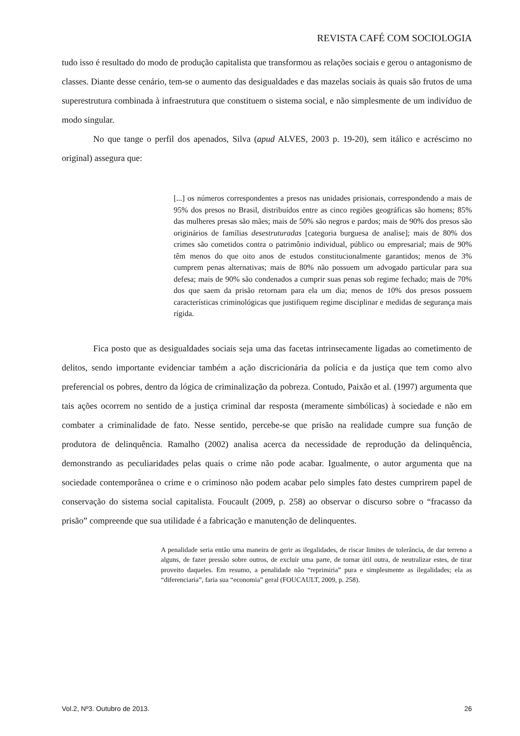REVISTA CAFÉ COM SOCIOLOGIA
tudo isso é resultado do modo de produção capitalista que transformou as relações sociais e gerou o antagonismo de classes. Diante desse cenário, tem-se o aumento das desigualdades e das mazelas sociais às quais são frutos de uma superestrutura combinada à infraestrutura que constituem o sistema social, e não simplesmente de um indivíduo de modo singular.
No que tange o perfil dos apenados, Silva (apud ALVES, 2003 p. 19-20), sem itálico e acréscimo no original) assegura que:
[...] os números correspondentes a presos nas unidades prisionais, correspondendo a mais de 95% dos presos no Brasil, distribuídos entre as cinco regiões geográficas são homens; 85% das mulheres presas são mães; mais de 50% são negros e pardos; mais de 90% dos presos são originários de famílias desestruturadas [categoria burguesa de analise]; mais de 80% dos crimes são cometidos contra o patrimônio individual, público ou empresarial; mais de 90% têm menos do que oito anos de estudos constitucionalmente garantidos; menos de 3% cumprem penas alternativas; mais de 80% não possuem um advogado particular para sua defesa; mais de 90% são condenados a cumprir suas penas sob regime fechado; mais de 70% dos que saem da prisão retornam para ela um dia; menos de 10% dos presos possuem características criminológicas que justifiquem regime disciplinar e medidas de segurança mais rígida.
Fica posto que as desigualdades sociais seja uma das facetas intrinsecamente ligadas ao cometimento de delitos, sendo importante evidenciar também a ação discricionária da polícia e da justiça que tem como alvo preferencial os pobres, dentro da lógica de criminalização da pobreza. Contudo, Paixão et al. (1997) argumenta que tais ações ocorrem no sentido de a justiça criminal dar resposta (meramente simbólicas) à sociedade e não em combater a criminalidade de fato. Nesse sentido, percebe-se que prisão na realidade cumpre sua função de produtora de delinquência. Ramalho (2002) analisa acerca da necessidade de reprodução da delinquência, demonstrando as peculiaridades pelas quais o crime não pode acabar. Igualmente, o autor argumenta que na sociedade contemporânea o crime e o criminoso não podem acabar pelo simples fato destes cumprirem papel de conservação do sistema social capitalista. Foucault (2009, p. 258) ao observar o discurso sobre o “fracasso da prisão” compreende que sua utilidade é a fabricação e manutenção de delinquentes.
A penalidade seria então uma maneira de gerir as ilegalidades, de riscar limites de tolerância, de dar terreno a alguns, de fazer pressão sobre outros, de excluir uma parte, de tornar útil outra, de neutralizar estes, de tirar proveito daqueles. Em resumo, a penalidade não “reprimiria” pura e simplesmente as ilegalidades; ela as “diferenciaria”, faria sua “economia” geral (FOUCAULT, 2009, p. 258).
Vol.2, Nº3. Outubro de 2013. 26